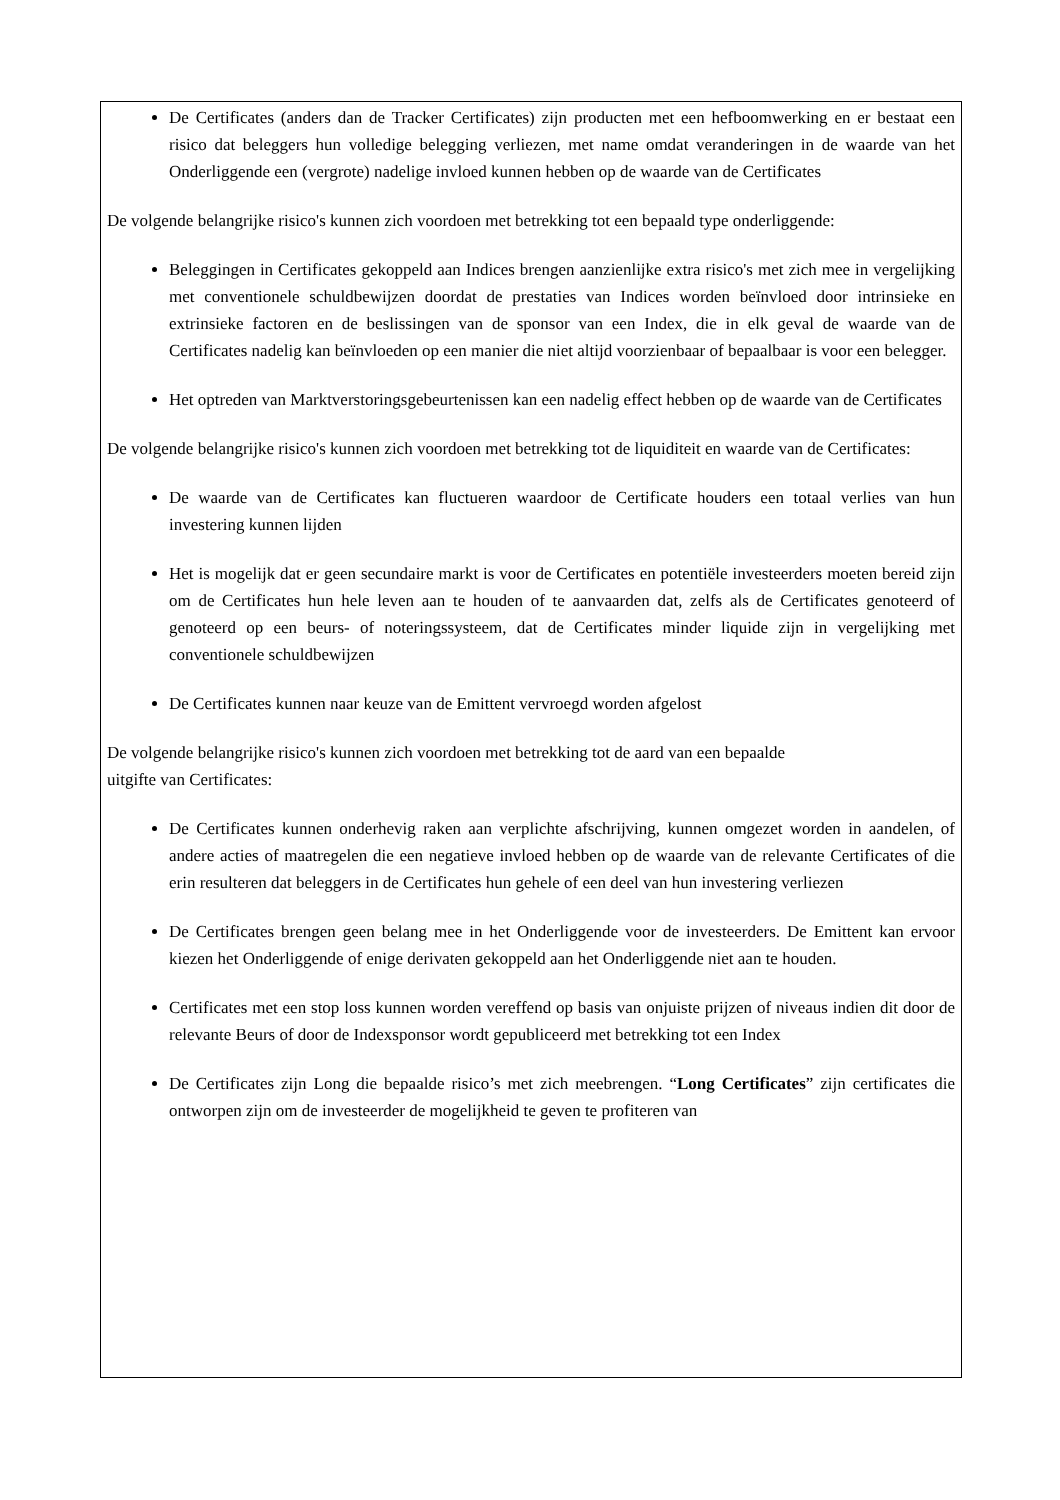De Certificates (anders dan de Tracker Certificates) zijn producten met een hefboomwerking en er bestaat een risico dat beleggers hun volledige belegging verliezen, met name omdat veranderingen in de waarde van het Onderliggende een (vergrote) nadelige invloed kunnen hebben op de waarde van de Certificates
De volgende belangrijke risico's kunnen zich voordoen met betrekking tot een bepaald type onderliggende:
Beleggingen in Certificates gekoppeld aan Indices brengen aanzienlijke extra risico's met zich mee in vergelijking met conventionele schuldbewijzen doordat de prestaties van Indices worden beïnvloed door intrinsieke en extrinsieke factoren en de beslissingen van de sponsor van een Index, die in elk geval de waarde van de Certificates nadelig kan beïnvloeden op een manier die niet altijd voorzienbaar of bepaalbaar is voor een belegger.
Het optreden van Marktverstoringsgebeurtenissen kan een nadelig effect hebben op de waarde van de Certificates
De volgende belangrijke risico's kunnen zich voordoen met betrekking tot de liquiditeit en waarde van de Certificates:
De waarde van de Certificates kan fluctueren waardoor de Certificate houders een totaal verlies van hun investering kunnen lijden
Het is mogelijk dat er geen secundaire markt is voor de Certificates en potentiële investeerders moeten bereid zijn om de Certificates hun hele leven aan te houden of te aanvaarden dat, zelfs als de Certificates genoteerd of genoteerd op een beurs- of noteringssysteem, dat de Certificates minder liquide zijn in vergelijking met conventionele schuldbewijzen
De Certificates kunnen naar keuze van de Emittent vervroegd worden afgelost
De volgende belangrijke risico's kunnen zich voordoen met betrekking tot de aard van een bepaalde
uitgifte van Certificates:
De Certificates kunnen onderhevig raken aan verplichte afschrijving, kunnen omgezet worden in aandelen, of andere acties of maatregelen die een negatieve invloed hebben op de waarde van de relevante Certificates of die erin resulteren dat beleggers in de Certificates hun gehele of een deel van hun investering verliezen
De Certificates brengen geen belang mee in het Onderliggende voor de investeerders. De Emittent kan ervoor kiezen het Onderliggende of enige derivaten gekoppeld aan het Onderliggende niet aan te houden.
Certificates met een stop loss kunnen worden vereffend op basis van onjuiste prijzen of niveaus indien dit door de relevante Beurs of door de Indexsponsor wordt gepubliceerd met betrekking tot een Index
De Certificates zijn Long die bepaalde risico’s met zich meebrengen. “Long Certificates” zijn certificates die ontworpen zijn om de investeerder de mogelijkheid te geven te profiteren van